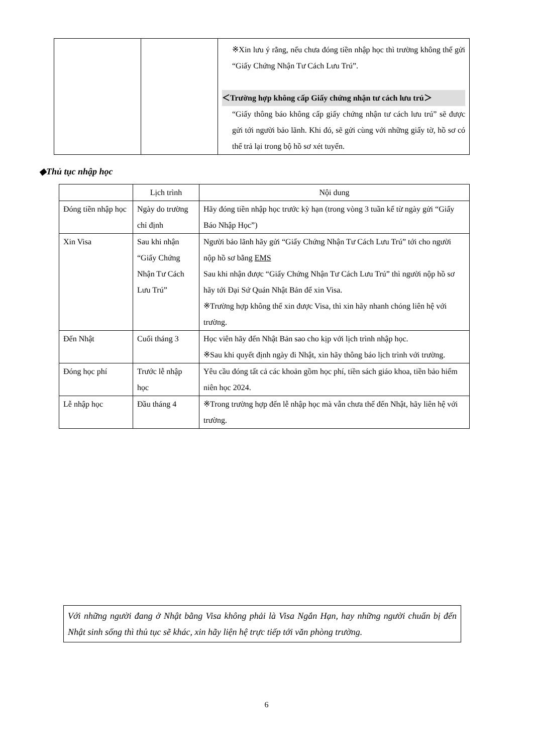| | | ※Xin lưu ý rằng, nếu chưa đóng tiền nhập học thì trường không thể gửi “Giấy Chứng Nhận Tư Cách Lưu Trú”. ＜Trường hợp không cấp Giấy chứng nhận tư cách lưu trú＞ “Giấy thông báo không cấp giấy chứng nhận tư cách lưu trú” sẽ được gửi tới người bảo lãnh. Khi đó, sẽ gửi cùng với những giấy tờ, hồ sơ có thể trả lại trong bộ hồ sơ xét tuyển. |
◆Thủ tục nhập học
| | Lịch trình | Nội dung |
| --- | --- | --- |
| Đóng tiền nhập học | Ngày do trường chỉ định | Hãy đóng tiền nhập học trước kỳ hạn (trong vòng 3 tuần kể từ ngày gửi “Giấy Báo Nhập Học”) |
| Xin Visa | Sau khi nhận “Giấy Chứng Nhận Tư Cách Lưu Trú” | Người bảo lãnh hãy gửi “Giấy Chứng Nhận Tư Cách Lưu Trú” tới cho người nộp hồ sơ bằng EMS Sau khi nhận được “Giấy Chứng Nhận Tư Cách Lưu Trú” thì người nộp hồ sơ hãy tới Đại Sứ Quán Nhật Bản để xin Visa. ※Trường hợp không thể xin được Visa, thì xin hãy nhanh chóng liên hệ với trường. |
| Đến Nhật | Cuối tháng 3 | Học viên hãy đến Nhật Bản sao cho kịp với lịch trình nhập học. ※Sau khi quyết định ngày đi Nhật, xin hãy thông báo lịch trình với trường. |
| Đóng học phí | Trước lễ nhập học | Yêu cầu đóng tất cả các khoản gồm học phí, tiền sách giáo khoa, tiền bảo hiểm niên học 2024. |
| Lễ nhập học | Đầu tháng 4 | ※Trong trường hợp đến lễ nhập học mà vẫn chưa thể đến Nhật, hãy liên hệ với trường. |
Với những người đang ở Nhật bằng Visa không phải là Visa Ngắn Hạn, hay những người chuẩn bị đến Nhật sinh sống thì thủ tục sẽ khác, xin hãy liện hệ trực tiếp tới văn phòng trường.
6